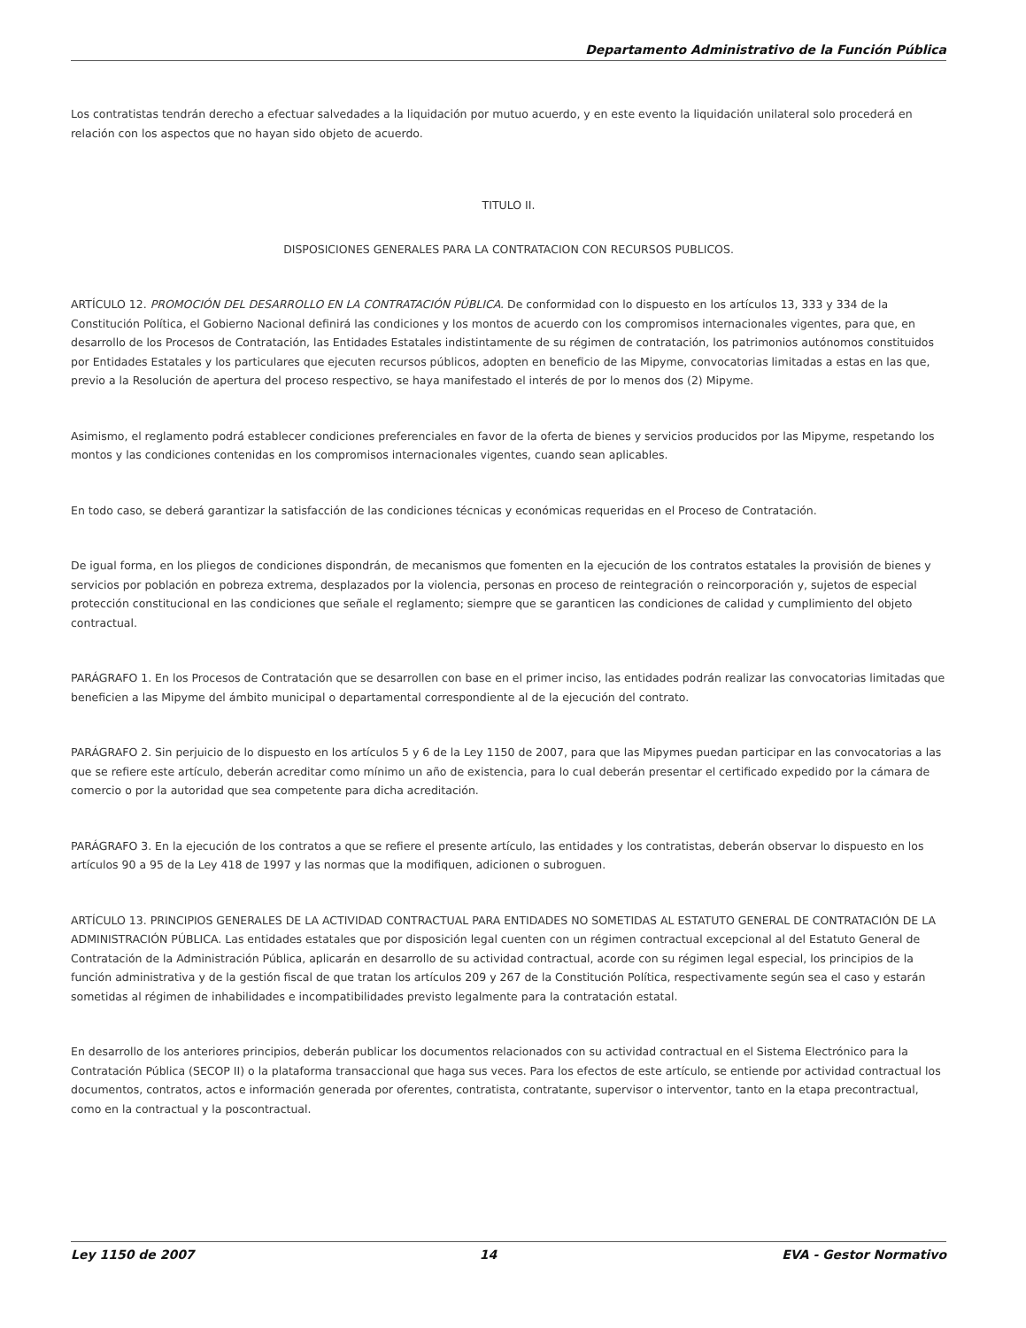Departamento Administrativo de la Función Pública
Los contratistas tendrán derecho a efectuar salvedades a la liquidación por mutuo acuerdo, y en este evento la liquidación unilateral solo procederá en relación con los aspectos que no hayan sido objeto de acuerdo.
TITULO II.
DISPOSICIONES GENERALES PARA LA CONTRATACION CON RECURSOS PUBLICOS.
ARTÍCULO 12. PROMOCIÓN DEL DESARROLLO EN LA CONTRATACIÓN PÚBLICA. De conformidad con lo dispuesto en los artículos 13, 333 y 334 de la Constitución Política, el Gobierno Nacional definirá las condiciones y los montos de acuerdo con los compromisos internacionales vigentes, para que, en desarrollo de los Procesos de Contratación, las Entidades Estatales indistintamente de su régimen de contratación, los patrimonios autónomos constituidos por Entidades Estatales y los particulares que ejecuten recursos públicos, adopten en beneficio de las Mipyme, convocatorias limitadas a estas en las que, previo a la Resolución de apertura del proceso respectivo, se haya manifestado el interés de por lo menos dos (2) Mipyme.
Asimismo, el reglamento podrá establecer condiciones preferenciales en favor de la oferta de bienes y servicios producidos por las Mipyme, respetando los montos y las condiciones contenidas en los compromisos internacionales vigentes, cuando sean aplicables.
En todo caso, se deberá garantizar la satisfacción de las condiciones técnicas y económicas requeridas en el Proceso de Contratación.
De igual forma, en los pliegos de condiciones dispondrán, de mecanismos que fomenten en la ejecución de los contratos estatales la provisión de bienes y servicios por población en pobreza extrema, desplazados por la violencia, personas en proceso de reintegración o reincorporación y, sujetos de especial protección constitucional en las condiciones que señale el reglamento; siempre que se garanticen las condiciones de calidad y cumplimiento del objeto contractual.
PARÁGRAFO 1. En los Procesos de Contratación que se desarrollen con base en el primer inciso, las entidades podrán realizar las convocatorias limitadas que beneficien a las Mipyme del ámbito municipal o departamental correspondiente al de la ejecución del contrato.
PARÁGRAFO 2. Sin perjuicio de lo dispuesto en los artículos 5 y 6 de la Ley 1150 de 2007, para que las Mipymes puedan participar en las convocatorias a las que se refiere este artículo, deberán acreditar como mínimo un año de existencia, para lo cual deberán presentar el certificado expedido por la cámara de comercio o por la autoridad que sea competente para dicha acreditación.
PARÁGRAFO 3. En la ejecución de los contratos a que se refiere el presente artículo, las entidades y los contratistas, deberán observar lo dispuesto en los artículos 90 a 95 de la Ley 418 de 1997 y las normas que la modifiquen, adicionen o subroguen.
ARTÍCULO 13. PRINCIPIOS GENERALES DE LA ACTIVIDAD CONTRACTUAL PARA ENTIDADES NO SOMETIDAS AL ESTATUTO GENERAL DE CONTRATACIÓN DE LA ADMINISTRACIÓN PÚBLICA. Las entidades estatales que por disposición legal cuenten con un régimen contractual excepcional al del Estatuto General de Contratación de la Administración Pública, aplicarán en desarrollo de su actividad contractual, acorde con su régimen legal especial, los principios de la función administrativa y de la gestión fiscal de que tratan los artículos 209 y 267 de la Constitución Política, respectivamente según sea el caso y estarán sometidas al régimen de inhabilidades e incompatibilidades previsto legalmente para la contratación estatal.
En desarrollo de los anteriores principios, deberán publicar los documentos relacionados con su actividad contractual en el Sistema Electrónico para la Contratación Pública (SECOP II) o la plataforma transaccional que haga sus veces. Para los efectos de este artículo, se entiende por actividad contractual los documentos, contratos, actos e información generada por oferentes, contratista, contratante, supervisor o interventor, tanto en la etapa precontractual, como en la contractual y la poscontractual.
Ley 1150 de 2007 14 EVA - Gestor Normativo